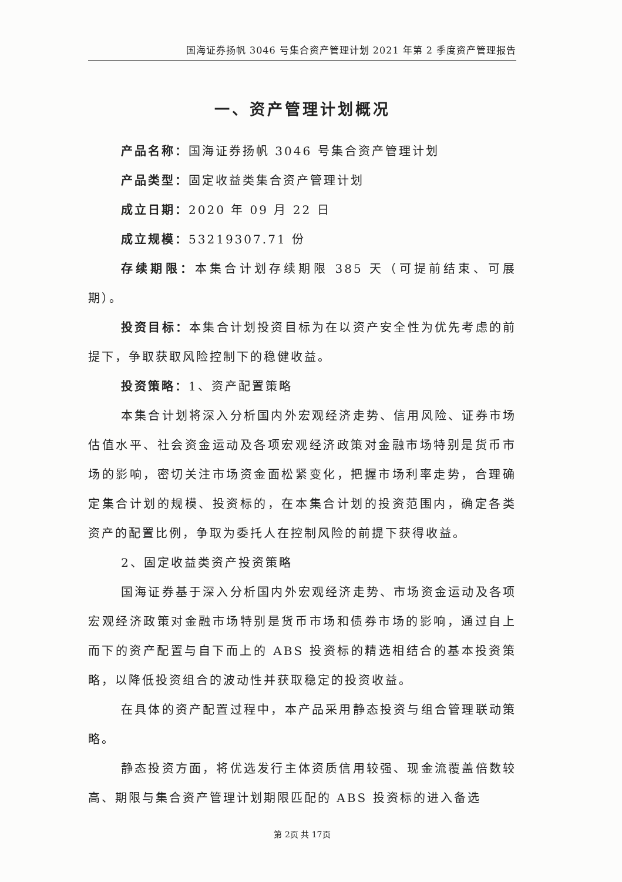国海证券扬帆 3046 号集合资产管理计划 2021 年第 2 季度资产管理报告
一、资产管理计划概况
产品名称：国海证券扬帆 3046 号集合资产管理计划
产品类型：固定收益类集合资产管理计划
成立日期：2020 年 09 月 22 日
成立规模：53219307.71 份
存续期限：本集合计划存续期限 385 天（可提前结束、可展期）。
投资目标：本集合计划投资目标为在以资产安全性为优先考虑的前提下，争取获取风险控制下的稳健收益。
投资策略：1、资产配置策略
本集合计划将深入分析国内外宏观经济走势、信用风险、证券市场估值水平、社会资金运动及各项宏观经济政策对金融市场特别是货币市场的影响，密切关注市场资金面松紧变化，把握市场利率走势，合理确定集合计划的规模、投资标的，在本集合计划的投资范围内，确定各类资产的配置比例，争取为委托人在控制风险的前提下获得收益。
2、固定收益类资产投资策略
国海证券基于深入分析国内外宏观经济走势、市场资金运动及各项宏观经济政策对金融市场特别是货币市场和债券市场的影响，通过自上而下的资产配置与自下而上的 ABS 投资标的精选相结合的基本投资策略，以降低投资组合的波动性并获取稳定的投资收益。
在具体的资产配置过程中，本产品采用静态投资与组合管理联动策略。
静态投资方面，将优选发行主体资质信用较强、现金流覆盖倍数较高、期限与集合资产管理计划期限匹配的 ABS 投资标的进入备选
第 2页 共 17页